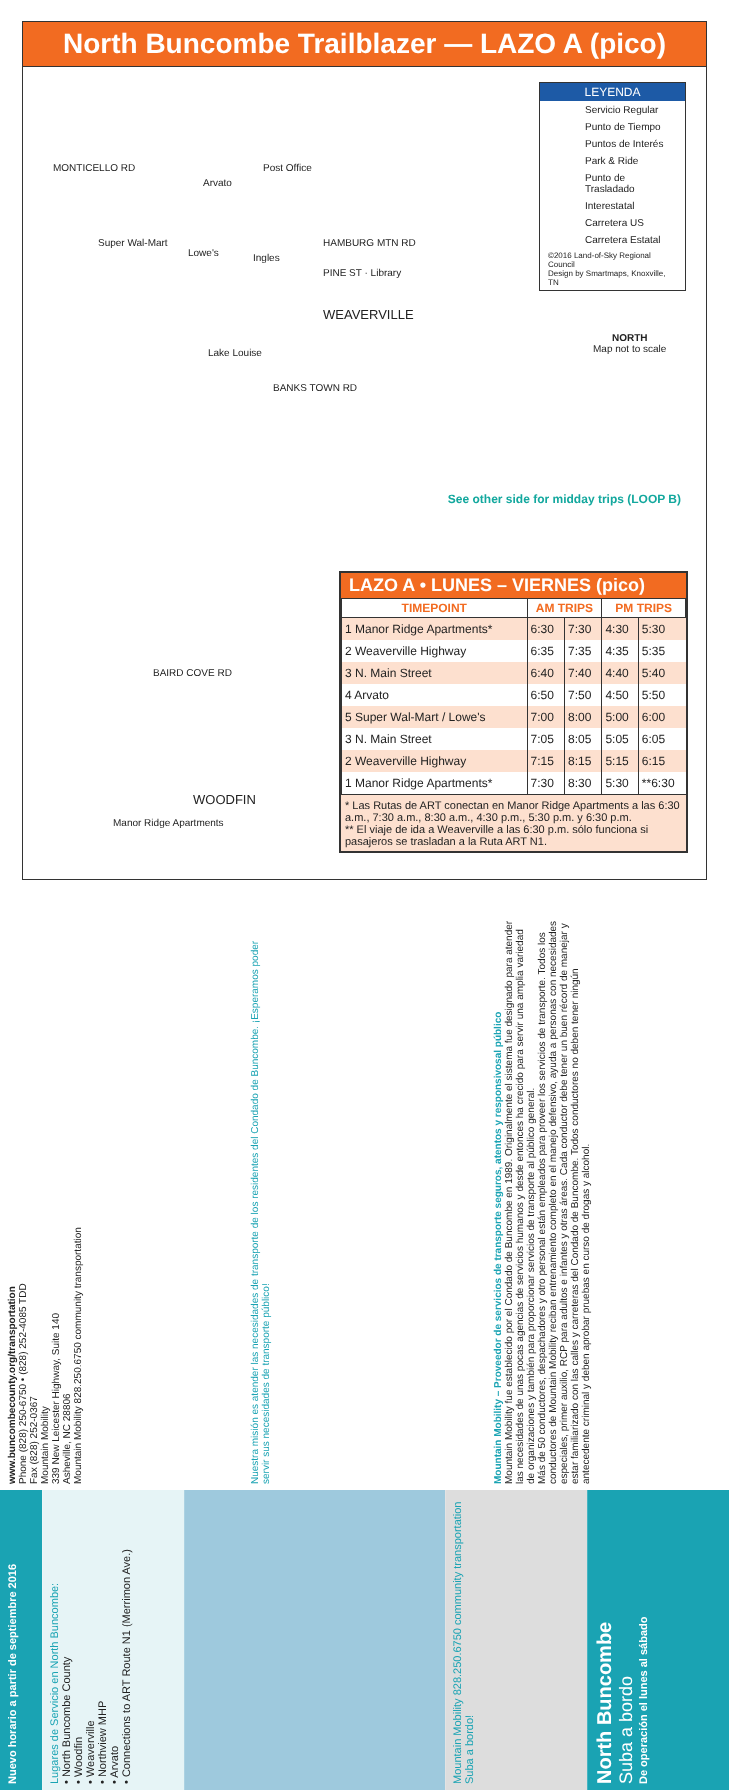North Buncombe Trailblazer — LAZO A (pico)
MONTICELLO RD
Arvato
Post Office
Super Wal-Mart
Lowe's Ingles
HAMBURG MTN RD
PINE ST · Library
WEAVERVILLE
Lake Louise
BANKS TOWN RD
BAIRD COVE RD
NORTH
Map not to scale
LEYENDA
Servicio Regular
Punto de Tiempo
Puntos de Interés
Park & Ride
Punto de Trasladado
Interestatal
Carretera US
Carretera Estatal
©2016 Land-of-Sky Regional Council
Design by Smartmaps, Knoxville, TN
See other side for midday trips (LOOP B)
WOODFIN
Manor Ridge Apartments
LAZO A • LUNES – VIERNES (pico)
| TIMEPOINT | AM TRIPS | | PM TRIPS | |
| --- | --- | --- | --- | --- |
| 1 Manor Ridge Apartments* | 6:30 | 7:30 | 4:30 | 5:30 |
| 2 Weaverville Highway | 6:35 | 7:35 | 4:35 | 5:35 |
| 3 N. Main Street | 6:40 | 7:40 | 4:40 | 5:40 |
| 4 Arvato | 6:50 | 7:50 | 4:50 | 5:50 |
| 5 Super Wal-Mart / Lowe's | 7:00 | 8:00 | 5:00 | 6:00 |
| 3 N. Main Street | 7:05 | 8:05 | 5:05 | 6:05 |
| 2 Weaverville Highway | 7:15 | 8:15 | 5:15 | 6:15 |
| 1 Manor Ridge Apartments* | 7:30 | 8:30 | 5:30 | **6:30 |
* Las Rutas de ART conectan en Manor Ridge Apartments a las 6:30 a.m., 7:30 a.m., 8:30 a.m., 4:30 p.m., 5:30 p.m. y 6:30 p.m.
** El viaje de ida a Weaverville a las 6:30 p.m. sólo funciona si pasajeros se trasladan a la Ruta ART N1.
www.buncombecounty.org/transportation
Phone (828) 250-6750 • (828) 252-4085 TDD
Fax (828) 252-0367
Mountain Mobility
339 New Leicester Highway, Suite 140
Asheville, NC 28806
Mountain Mobility 828.250.6750 community transportation
Nuestra misión es atender las necesidades de transporte de los residentes del Condado de Buncombe. ¡Esperamos poder servir sus necesidades de transporte público!
Mountain Mobility – Proveedor de servicios de transporte seguros, atentos y responsivosal público
Mountain Mobility fue establecido por el Condado de Buncombe en 1989. Originalmente el sistema fue designado para atender las necesidades de unas pocas agencias de servicios humanos y desde entonces ha crecido para servir una amplia variedad de organizaciones y también para proporcionar servicios de transporte al público general.
Más de 50 conductores, despachadores y otro personal están empleados para proveer los servicios de transporte. Todos los conductores de Mountain Mobility reciban entrenamiento completo en el manejo defensivo, ayuda a personas con necesidades especiales, primer auxilio, RCP para adultos e infantes y otras áreas. Cada conductor debe tener un buen récord de manejar y estar familiarizado con las calles y carreteras del Condado de Buncombe. Todos conductores no deben tener ningún antecedente criminal y deben aprobar pruebas en curso de drogas y alcohol.
Nuevo horario a partir de septiembre 2016
Lugares de Servicio en North Buncombe:
• North Buncombe County
• Woodfin
• Weaverville
• Northview MHP
• Arvato
• Connections to ART Route N1 (Merrimon Ave.)
Mountain Mobility 828.250.6750 community transportation
Suba a bordo!
North Buncombe
Suba a bordo
De operación el lunes al sábado